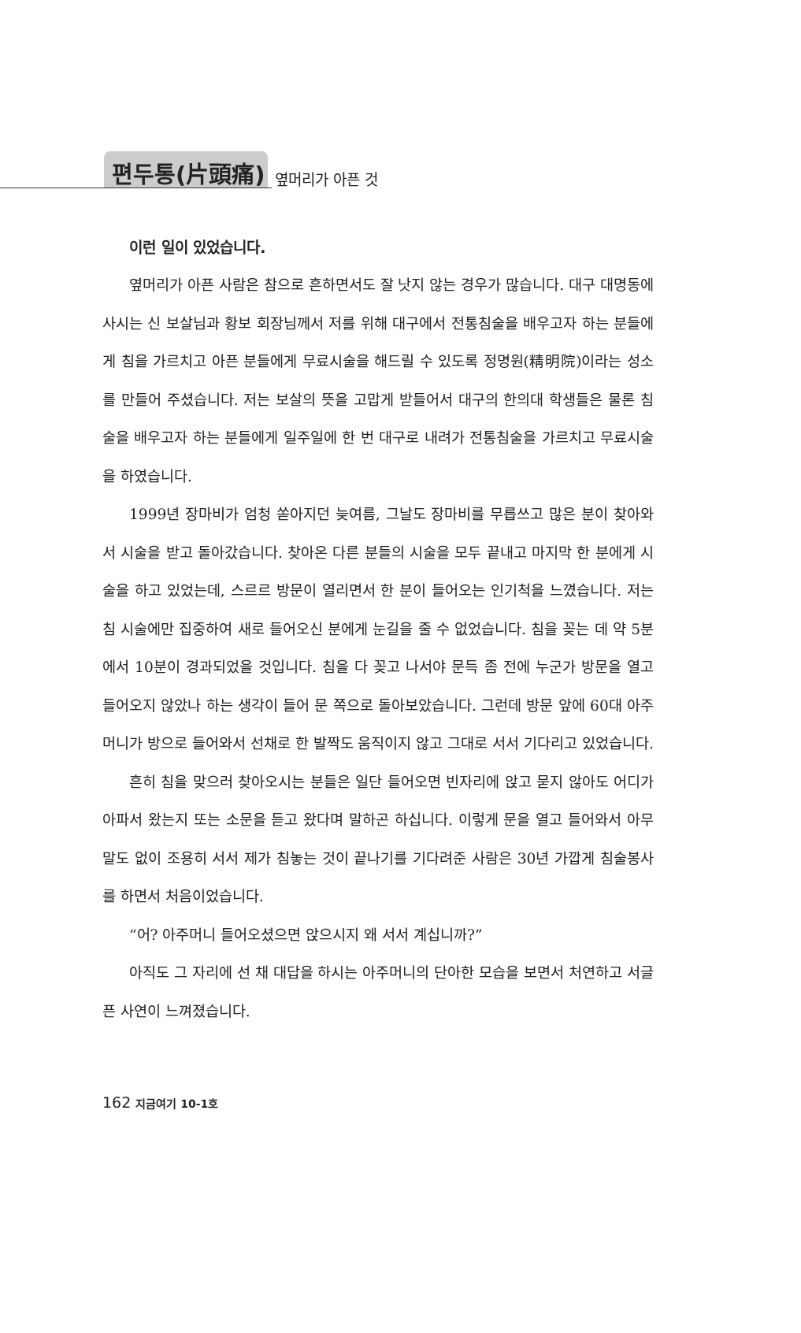편두통(片頭痛) 옆머리가 아픈 것
이런 일이 있었습니다.
옆머리가 아픈 사람은 참으로 흔하면서도 잘 낫지 않는 경우가 많습니다. 대구 대명동에 사시는 신 보살님과 황보 회장님께서 저를 위해 대구에서 전통침술을 배우고자 하는 분들에게 침을 가르치고 아픈 분들에게 무료시술을 해드릴 수 있도록 정명원(精明院)이라는 성소를 만들어 주셨습니다. 저는 보살의 뜻을 고맙게 받들어서 대구의 한의대 학생들은 물론 침술을 배우고자 하는 분들에게 일주일에 한 번 대구로 내려가 전통침술을 가르치고 무료시술을 하였습니다.
1999년 장마비가 엄청 쏟아지던 늦여름, 그날도 장마비를 무릅쓰고 많은 분이 찾아와서 시술을 받고 돌아갔습니다. 찾아온 다른 분들의 시술을 모두 끝내고 마지막 한 분에게 시술을 하고 있었는데, 스르르 방문이 열리면서 한 분이 들어오는 인기척을 느꼈습니다. 저는 침 시술에만 집중하여 새로 들어오신 분에게 눈길을 줄 수 없었습니다. 침을 꽂는 데 약 5분에서 10분이 경과되었을 것입니다. 침을 다 꽂고 나서야 문득 좀 전에 누군가 방문을 열고 들어오지 않았나 하는 생각이 들어 문 쪽으로 돌아보았습니다. 그런데 방문 앞에 60대 아주머니가 방으로 들어와서 선채로 한 발짝도 움직이지 않고 그대로 서서 기다리고 있었습니다.
흔히 침을 맞으러 찾아오시는 분들은 일단 들어오면 빈자리에 앉고 묻지 않아도 어디가 아파서 왔는지 또는 소문을 듣고 왔다며 말하곤 하십니다. 이렇게 문을 열고 들어와서 아무 말도 없이 조용히 서서 제가 침놓는 것이 끝나기를 기다려준 사람은 30년 가깝게 침술봉사를 하면서 처음이었습니다.
“어? 아주머니 들어오셨으면 앉으시지 왜 서서 계십니까?”
아직도 그 자리에 선 채 대답을 하시는 아주머니의 단아한 모습을 보면서 처연하고 서글픈 사연이 느껴졌습니다.
162 지금여기 10-1호